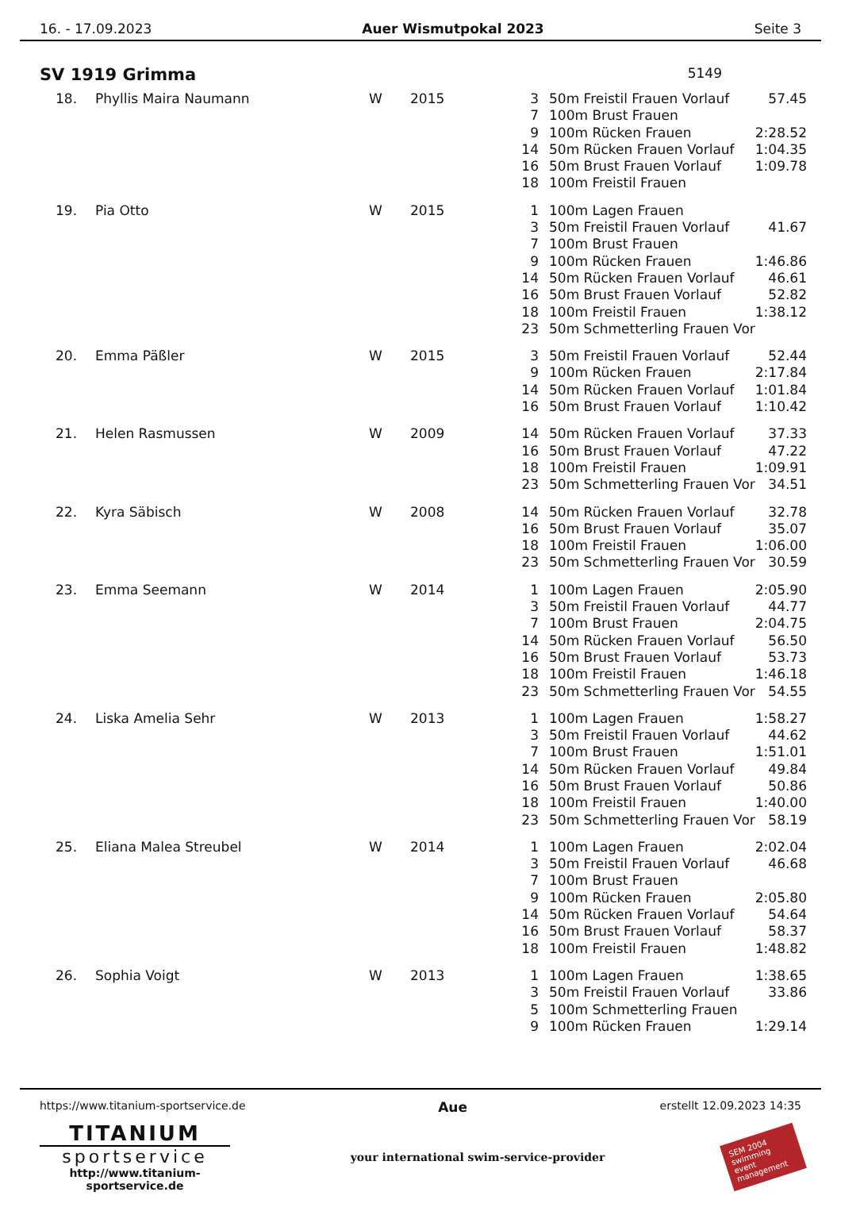16. - 17.09.2023 Auer Wismutpokal 2023 Seite 3
SV 1919 Grimma 5149
| 18. | Phyllis Maira Naumann | W | 2015 | 3 | 50m Freistil Frauen Vorlauf | 57.45 |
| | | | | 7 | 100m Brust Frauen | |
| | | | | 9 | 100m Rücken Frauen | 2:28.52 |
| | | | | 14 | 50m Rücken Frauen Vorlauf | 1:04.35 |
| | | | | 16 | 50m Brust Frauen Vorlauf | 1:09.78 |
| | | | | 18 | 100m Freistil Frauen | |
| 19. | Pia Otto | W | 2015 | 1 | 100m Lagen Frauen | |
| | | | | 3 | 50m Freistil Frauen Vorlauf | 41.67 |
| | | | | 7 | 100m Brust Frauen | |
| | | | | 9 | 100m Rücken Frauen | 1:46.86 |
| | | | | 14 | 50m Rücken Frauen Vorlauf | 46.61 |
| | | | | 16 | 50m Brust Frauen Vorlauf | 52.82 |
| | | | | 18 | 100m Freistil Frauen | 1:38.12 |
| | | | | 23 | 50m Schmetterling Frauen Vor | |
| 20. | Emma Päßler | W | 2015 | 3 | 50m Freistil Frauen Vorlauf | 52.44 |
| | | | | 9 | 100m Rücken Frauen | 2:17.84 |
| | | | | 14 | 50m Rücken Frauen Vorlauf | 1:01.84 |
| | | | | 16 | 50m Brust Frauen Vorlauf | 1:10.42 |
| 21. | Helen Rasmussen | W | 2009 | 14 | 50m Rücken Frauen Vorlauf | 37.33 |
| | | | | 16 | 50m Brust Frauen Vorlauf | 47.22 |
| | | | | 18 | 100m Freistil Frauen | 1:09.91 |
| | | | | 23 | 50m Schmetterling Frauen Vor | 34.51 |
| 22. | Kyra Säbisch | W | 2008 | 14 | 50m Rücken Frauen Vorlauf | 32.78 |
| | | | | 16 | 50m Brust Frauen Vorlauf | 35.07 |
| | | | | 18 | 100m Freistil Frauen | 1:06.00 |
| | | | | 23 | 50m Schmetterling Frauen Vor | 30.59 |
| 23. | Emma Seemann | W | 2014 | 1 | 100m Lagen Frauen | 2:05.90 |
| | | | | 3 | 50m Freistil Frauen Vorlauf | 44.77 |
| | | | | 7 | 100m Brust Frauen | 2:04.75 |
| | | | | 14 | 50m Rücken Frauen Vorlauf | 56.50 |
| | | | | 16 | 50m Brust Frauen Vorlauf | 53.73 |
| | | | | 18 | 100m Freistil Frauen | 1:46.18 |
| | | | | 23 | 50m Schmetterling Frauen Vor | 54.55 |
| 24. | Liska Amelia Sehr | W | 2013 | 1 | 100m Lagen Frauen | 1:58.27 |
| | | | | 3 | 50m Freistil Frauen Vorlauf | 44.62 |
| | | | | 7 | 100m Brust Frauen | 1:51.01 |
| | | | | 14 | 50m Rücken Frauen Vorlauf | 49.84 |
| | | | | 16 | 50m Brust Frauen Vorlauf | 50.86 |
| | | | | 18 | 100m Freistil Frauen | 1:40.00 |
| | | | | 23 | 50m Schmetterling Frauen Vor | 58.19 |
| 25. | Eliana Malea Streubel | W | 2014 | 1 | 100m Lagen Frauen | 2:02.04 |
| | | | | 3 | 50m Freistil Frauen Vorlauf | 46.68 |
| | | | | 7 | 100m Brust Frauen | |
| | | | | 9 | 100m Rücken Frauen | 2:05.80 |
| | | | | 14 | 50m Rücken Frauen Vorlauf | 54.64 |
| | | | | 16 | 50m Brust Frauen Vorlauf | 58.37 |
| | | | | 18 | 100m Freistil Frauen | 1:48.82 |
| 26. | Sophia Voigt | W | 2013 | 1 | 100m Lagen Frauen | 1:38.65 |
| | | | | 3 | 50m Freistil Frauen Vorlauf | 33.86 |
| | | | | 5 | 100m Schmetterling Frauen | |
| | | | | 9 | 100m Rücken Frauen | 1:29.14 |
https://www.titanium-sportservice.de Aue erstellt 12.09.2023 14:35
TITANIUM
sportservice
http://www.titanium-sportservice.de
your international swim-service-provider
SEM 2004
swimming event management